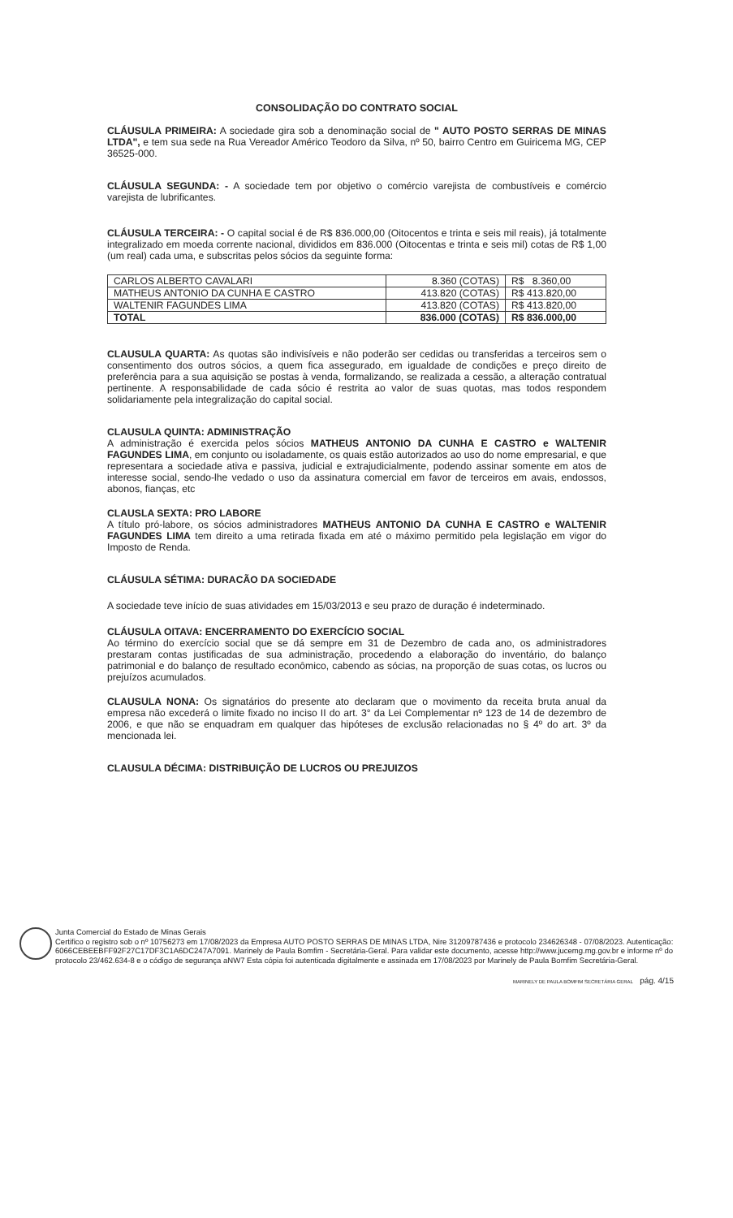CONSOLIDAÇÃO DO CONTRATO SOCIAL
CLÁUSULA PRIMEIRA: A sociedade gira sob a denominação social de " AUTO POSTO SERRAS DE MINAS LTDA", e tem sua sede na Rua Vereador Américo Teodoro da Silva, nº 50, bairro Centro em Guiricema MG, CEP 36525-000.
CLÁUSULA SEGUNDA: - A sociedade tem por objetivo o comércio varejista de combustíveis e comércio varejista de lubrificantes.
CLÁUSULA TERCEIRA: - O capital social é de R$ 836.000,00 (Oitocentos e trinta e seis mil reais), já totalmente integralizado em moeda corrente nacional, divididos em 836.000 (Oitocentas e trinta e seis mil) cotas de R$ 1,00 (um real) cada uma, e subscritas pelos sócios da seguinte forma:
| CARLOS ALBERTO CAVALARI | 8.360 (COTAS) | R$ 8.360,00 |
| MATHEUS ANTONIO DA CUNHA E CASTRO | 413.820 (COTAS) | R$ 413.820,00 |
| WALTENIR FAGUNDES LIMA | 413.820 (COTAS) | R$ 413.820,00 |
| TOTAL | 836.000 (COTAS) | R$ 836.000,00 |
CLAUSULA QUARTA: As quotas são indivisíveis e não poderão ser cedidas ou transferidas a terceiros sem o consentimento dos outros sócios, a quem fica assegurado, em igualdade de condições e preço direito de preferência para a sua aquisição se postas à venda, formalizando, se realizada a cessão, a alteração contratual pertinente. A responsabilidade de cada sócio é restrita ao valor de suas quotas, mas todos respondem solidariamente pela integralização do capital social.
CLAUSULA QUINTA: ADMINISTRAÇÃO
A administração é exercida pelos sócios MATHEUS ANTONIO DA CUNHA E CASTRO e WALTENIR FAGUNDES LIMA, em conjunto ou isoladamente, os quais estão autorizados ao uso do nome empresarial, e que representara a sociedade ativa e passiva, judicial e extrajudicialmente, podendo assinar somente em atos de interesse social, sendo-lhe vedado o uso da assinatura comercial em favor de terceiros em avais, endossos, abonos, fianças, etc
CLAUSLA SEXTA: PRO LABORE
A título pró-labore, os sócios administradores MATHEUS ANTONIO DA CUNHA E CASTRO e WALTENIR FAGUNDES LIMA tem direito a uma retirada fixada em até o máximo permitido pela legislação em vigor do Imposto de Renda.
CLÁUSULA SÉTIMA: DURACÃO DA SOCIEDADE
A sociedade teve início de suas atividades em 15/03/2013 e seu prazo de duração é indeterminado.
CLÁUSULA OITAVA: ENCERRAMENTO DO EXERCÍCIO SOCIAL
Ao término do exercício social que se dá sempre em 31 de Dezembro de cada ano, os administradores prestaram contas justificadas de sua administração, procedendo a elaboração do inventário, do balanço patrimonial e do balanço de resultado econômico, cabendo as sócias, na proporção de suas cotas, os lucros ou prejuízos acumulados.
CLAUSULA NONA: Os signatários do presente ato declaram que o movimento da receita bruta anual da empresa não excederá o limite fixado no inciso II do art. 3° da Lei Complementar nº 123 de 14 de dezembro de 2006, e que não se enquadram em qualquer das hipóteses de exclusão relacionadas no § 4º do art. 3º da mencionada lei.
CLAUSULA DÉCIMA: DISTRIBUIÇÃO DE LUCROS OU PREJUIZOS
Junta Comercial do Estado de Minas Gerais
Certifico o registro sob o nº 10756273 em 17/08/2023 da Empresa AUTO POSTO SERRAS DE MINAS LTDA, Nire 31209787436 e protocolo 234626348 - 07/08/2023. Autenticação: 6066CEBEEBFF92F27C17DF3C1A6DC247A7091. Marinely de Paula Bomfim - Secretária-Geral. Para validar este documento, acesse http://www.jucemg.mg.gov.br e informe nº do protocolo 23/462.634-8 e o código de segurança aNW7 Esta cópia foi autenticada digitalmente e assinada em 17/08/2023 por Marinely de Paula Bomfim Secretária-Geral.
MARINELY DE PAULA BOMFIM SECRETÁRIA GERAL pág. 4/15